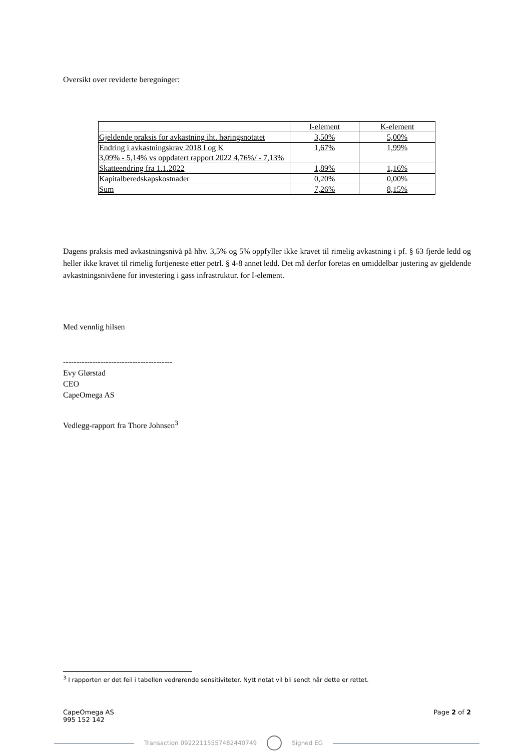Oversikt over reviderte beregninger:
| | I-element | K-element |
| Gjeldende praksis for avkastning iht. høringsnotatet | 3,50% | 5,00% |
| Endring i avkastningskrav 2018 I og K 3,09% - 5,14% vs oppdatert rapport 2022 4,76%/ - 7,13% | 1,67% | 1,99% |
| Skatteendring fra 1.1.2022 | 1,89% | 1,16% |
| Kapitalberedskapskostnader | 0,20% | 0,00% |
| Sum | 7,26% | 8,15% |
Dagens praksis med avkastningsnivå på hhv. 3,5% og 5% oppfyller ikke kravet til rimelig avkastning i pf. § 63 fjerde ledd og heller ikke kravet til rimelig fortjeneste etter petrl. § 4-8 annet ledd. Det må derfor foretas en umiddelbar justering av gjeldende avkastningsnivåene for investering i gass infrastruktur. for I-element.
Med vennlig hilsen
-----------------------------------------
Evy Glørstad
CEO
CapeOmega AS
Vedlegg-rapport fra Thore Johnsen<sup>3</sup>
<sup>3</sup> I rapporten er det feil i tabellen vedrørende sensitiviteter. Nytt notat vil bli sendt når dette er rettet.
CapeOmega AS
995 152 142
Page 2 of 2
Transaction 09222115557482440749 Signed EG